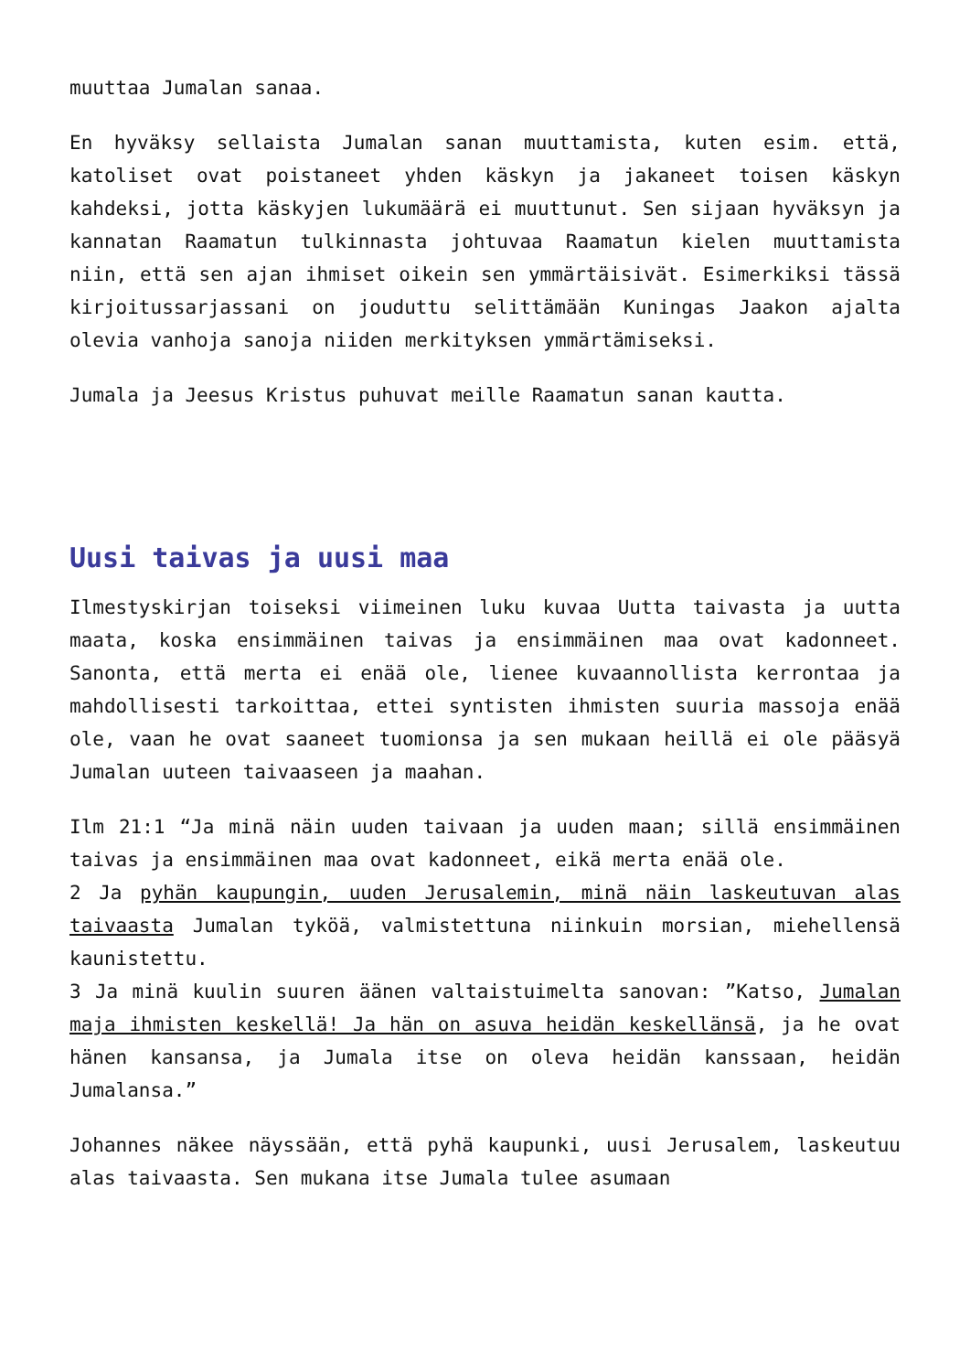muuttaa Jumalan sanaa.
En hyväksy sellaista Jumalan sanan muuttamista, kuten esim. että, katoliset ovat poistaneet yhden käskyn ja jakaneet toisen käskyn kahdeksi, jotta käskyjen lukumäärä ei muuttunut. Sen sijaan hyväksyn ja kannatan Raamatun tulkinnasta johtuvaa Raamatun kielen muuttamista niin, että sen ajan ihmiset oikein sen ymmärtäisivät. Esimerkiksi tässä kirjoitussarjassani on jouduttu selittämään Kuningas Jaakon ajalta olevia vanhoja sanoja niiden merkityksen ymmärtämiseksi.
Jumala ja Jeesus Kristus puhuvat meille Raamatun sanan kautta.
Uusi taivas ja uusi maa
Ilmestyskirjan toiseksi viimeinen luku kuvaa Uutta taivasta ja uutta maata, koska ensimmäinen taivas ja ensimmäinen maa ovat kadonneet. Sanonta, että merta ei enää ole, lienee kuvaannollista kerrontaa ja mahdollisesti tarkoittaa, ettei syntisten ihmisten suuria massoja enää ole, vaan he ovat saaneet tuomionsa ja sen mukaan heillä ei ole pääsyä Jumalan uuteen taivaaseen ja maahan.
Ilm 21:1 “Ja minä näin uuden taivaan ja uuden maan; sillä ensimmäinen taivas ja ensimmäinen maa ovat kadonneet, eikä merta enää ole.
2 Ja pyhän kaupungin, uuden Jerusalemin, minä näin laskeutuvan alas taivaasta Jumalan tyköä, valmistettuna niinkuin morsian, miehellensä kaunistettu.
3 Ja minä kuulin suuren äänen valtaistuimelta sanovan: ”Katso, Jumalan maja ihmisten keskellä! Ja hän on asuva heidän keskellänsä, ja he ovat hänen kansansa, ja Jumala itse on oleva heidän kanssaan, heidän Jumalansa.”
Johannes näkee näyssään, että pyhä kaupunki, uusi Jerusalem, laskeutuu alas taivaasta. Sen mukana itse Jumala tulee asumaan